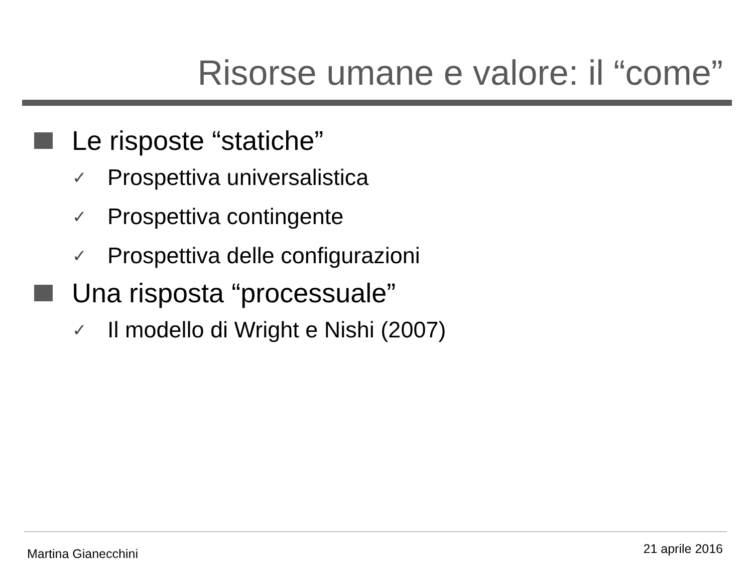Risorse umane e valore: il “come”
Le risposte “statiche”
✓ Prospettiva universalistica
✓ Prospettiva contingente
✓ Prospettiva delle configurazioni
Una risposta “processuale”
✓ Il modello di Wright e Nishi (2007)
Martina Gianecchini 21 aprile 2016